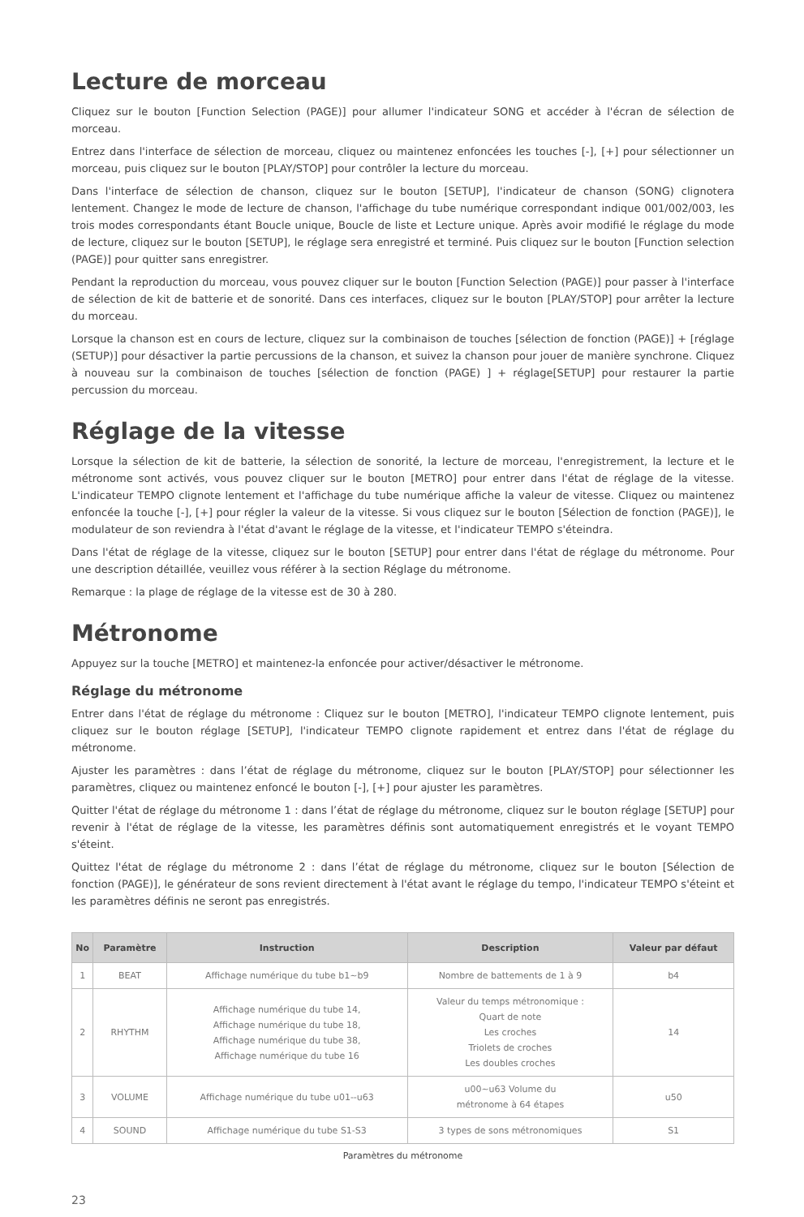Lecture de morceau
Cliquez sur le bouton [Function Selection (PAGE)] pour allumer l'indicateur SONG et accéder à l'écran de sélection de morceau.
Entrez dans l'interface de sélection de morceau, cliquez ou maintenez enfoncées les touches [-], [+] pour sélectionner un morceau, puis cliquez sur le bouton [PLAY/STOP] pour contrôler la lecture du morceau.
Dans l'interface de sélection de chanson, cliquez sur le bouton [SETUP], l'indicateur de chanson (SONG) clignotera lentement. Changez le mode de lecture de chanson, l'affichage du tube numérique correspondant indique 001/002/003, les trois modes correspondants étant Boucle unique, Boucle de liste et Lecture unique. Après avoir modifié le réglage du mode de lecture, cliquez sur le bouton [SETUP], le réglage sera enregistré et terminé. Puis cliquez sur le bouton [Function selection (PAGE)] pour quitter sans enregistrer.
Pendant la reproduction du morceau, vous pouvez cliquer sur le bouton [Function Selection (PAGE)] pour passer à l'interface de sélection de kit de batterie et de sonorité. Dans ces interfaces, cliquez sur le bouton [PLAY/STOP] pour arrêter la lecture du morceau.
Lorsque la chanson est en cours de lecture, cliquez sur la combinaison de touches [sélection de fonction (PAGE)] + [réglage (SETUP)] pour désactiver la partie percussions de la chanson, et suivez la chanson pour jouer de manière synchrone. Cliquez à nouveau sur la combinaison de touches [sélection de fonction (PAGE) ] + réglage[SETUP] pour restaurer la partie percussion du morceau.
Réglage de la vitesse
Lorsque la sélection de kit de batterie, la sélection de sonorité, la lecture de morceau, l'enregistrement, la lecture et le métronome sont activés, vous pouvez cliquer sur le bouton [METRO] pour entrer dans l'état de réglage de la vitesse. L'indicateur TEMPO clignote lentement et l'affichage du tube numérique affiche la valeur de vitesse. Cliquez ou maintenez enfoncée la touche [-], [+] pour régler la valeur de la vitesse. Si vous cliquez sur le bouton [Sélection de fonction (PAGE)], le modulateur de son reviendra à l'état d'avant le réglage de la vitesse, et l'indicateur TEMPO s'éteindra.
Dans l'état de réglage de la vitesse, cliquez sur le bouton [SETUP] pour entrer dans l'état de réglage du métronome. Pour une description détaillée, veuillez vous référer à la section Réglage du métronome.
Remarque : la plage de réglage de la vitesse est de 30 à 280.
Métronome
Appuyez sur la touche [METRO] et maintenez-la enfoncée pour activer/désactiver le métronome.
Réglage du métronome
Entrer dans l'état de réglage du métronome : Cliquez sur le bouton [METRO], l'indicateur TEMPO clignote lentement, puis cliquez sur le bouton réglage [SETUP], l'indicateur TEMPO clignote rapidement et entrez dans l'état de réglage du métronome.
Ajuster les paramètres : dans l’état de réglage du métronome, cliquez sur le bouton [PLAY/STOP] pour sélectionner les paramètres, cliquez ou maintenez enfoncé le bouton [-], [+] pour ajuster les paramètres.
Quitter l'état de réglage du métronome 1 : dans l’état de réglage du métronome, cliquez sur le bouton réglage [SETUP] pour revenir à l'état de réglage de la vitesse, les paramètres définis sont automatiquement enregistrés et le voyant TEMPO s'éteint.
Quittez l'état de réglage du métronome 2 : dans l’état de réglage du métronome, cliquez sur le bouton [Sélection de fonction (PAGE)], le générateur de sons revient directement à l'état avant le réglage du tempo, l'indicateur TEMPO s'éteint et les paramètres définis ne seront pas enregistrés.
| No | Paramètre | Instruction | Description | Valeur par défaut |
| --- | --- | --- | --- | --- |
| 1 | BEAT | Affichage numérique du tube b1~b9 | Nombre de battements de 1 à 9 | b4 |
| 2 | RHYTHM | Affichage numérique du tube 14, Affichage numérique du tube 18, Affichage numérique du tube 38, Affichage numérique du tube 16 | Valeur du temps métronomique : Quart de note Les croches Triolets de croches Les doubles croches | 14 |
| 3 | VOLUME | Affichage numérique du tube u01--u63 | u00~u63 Volume du métronome à 64 étapes | u50 |
| 4 | SOUND | Affichage numérique du tube S1-S3 | 3 types de sons métronomiques | S1 |
Paramètres du métronome
23